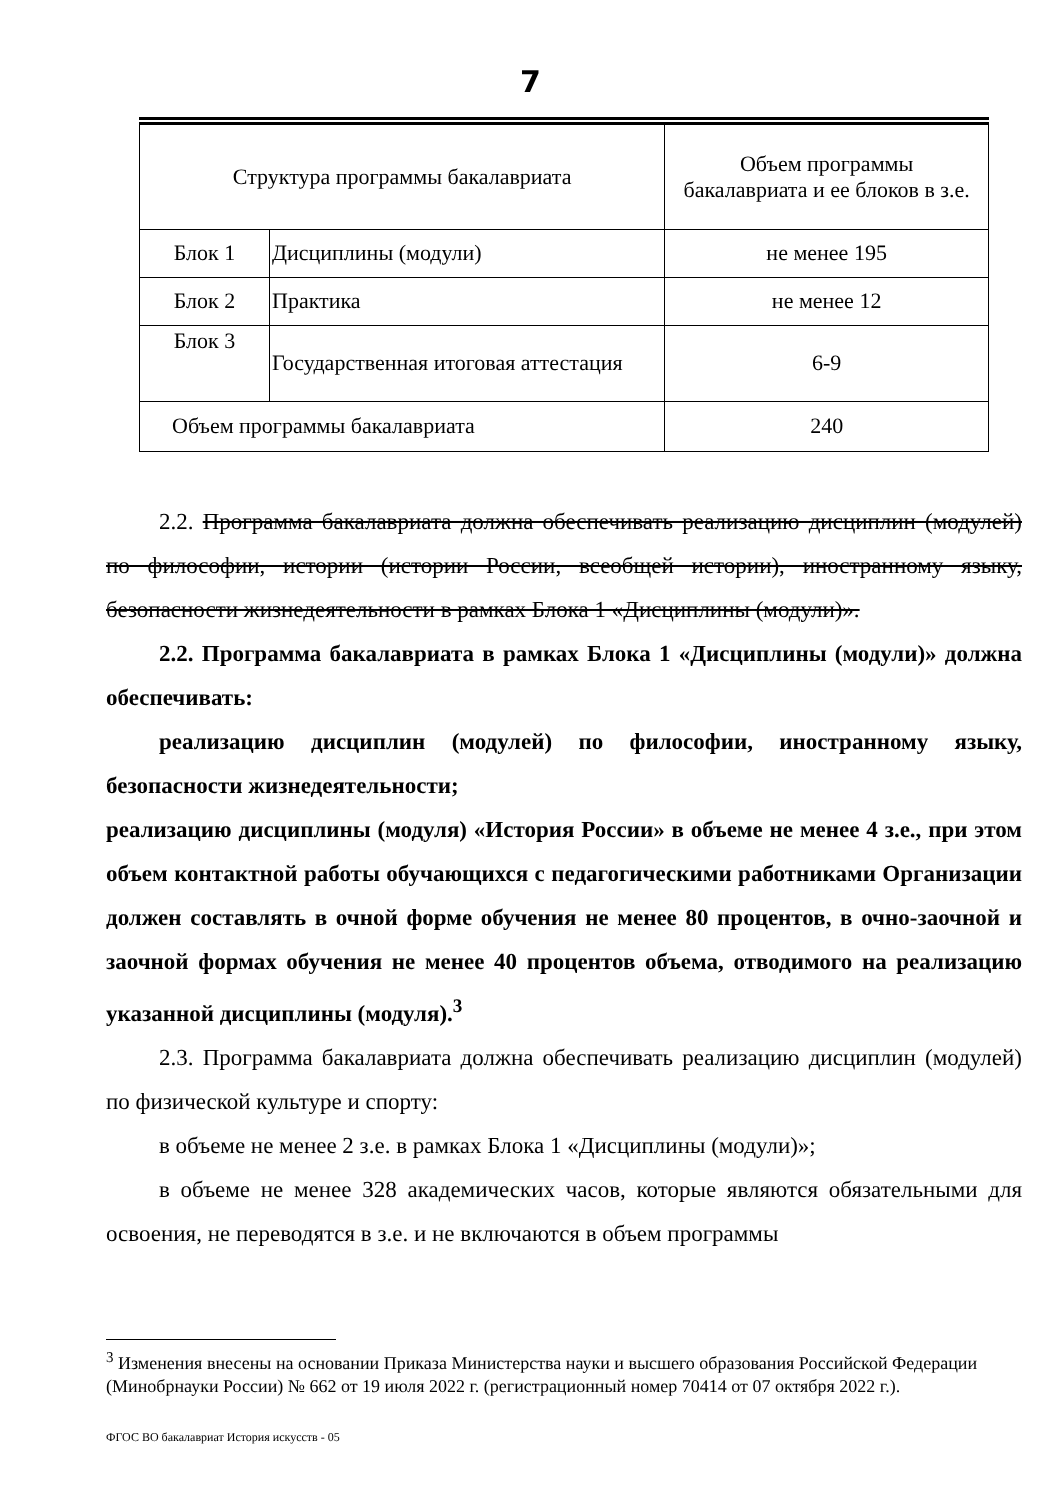7
| Структура программы бакалавриата | | Объем программы бакалавриата и ее блоков в з.е. |
| Блок 1 | Дисциплины (модули) | не менее 195 |
| Блок 2 | Практика | не менее 12 |
| Блок 3 | Государственная итоговая аттестация | 6-9 |
| Объем программы бакалавриата | | 240 |
2.2. Программа бакалавриата должна обеспечивать реализацию дисциплин (модулей) по философии, истории (истории России, всеобщей истории), иностранному языку, безопасности жизнедеятельности в рамках Блока 1 «Дисциплины (модули)».
2.2. Программа бакалавриата в рамках Блока 1 «Дисциплины (модули)» должна обеспечивать:
реализацию дисциплин (модулей) по философии, иностранному языку, безопасности жизнедеятельности;
реализацию дисциплины (модуля) «История России» в объеме не менее 4 з.е., при этом объем контактной работы обучающихся с педагогическими работниками Организации должен составлять в очной форме обучения не менее 80 процентов, в очно-заочной и заочной формах обучения не менее 40 процентов объема, отводимого на реализацию указанной дисциплины (модуля).<sup>3</sup>
2.3. Программа бакалавриата должна обеспечивать реализацию дисциплин (модулей) по физической культуре и спорту:
в объеме не менее 2 з.е. в рамках Блока 1 «Дисциплины (модули)»;
в объеме не менее 328 академических часов, которые являются обязательными для освоения, не переводятся в з.е. и не включаются в объем программы
<sup>3</sup> Изменения внесены на основании Приказа Министерства науки и высшего образования Российской Федерации (Минобрнауки России) № 662 от 19 июля 2022 г. (регистрационный номер 70414 от 07 октября 2022 г.).
ФГОС ВО бакалавриат История искусств - 05